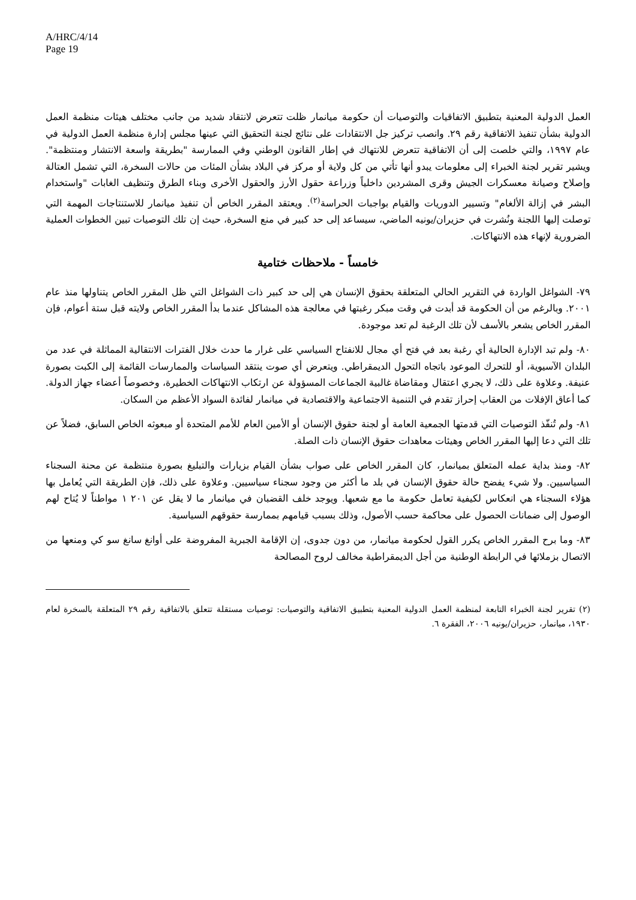A/HRC/4/14
Page 19
العمل الدولية المعنية بتطبيق الاتفاقيات والتوصيات أن حكومة ميانمار ظلت تتعرض لانتقاد شديد من جانب مختلف هيئات منظمة العمل الدولية بشأن تنفيذ الاتفاقية رقم ٢٩. وانصب تركيز جل الانتقادات على نتائج لجنة التحقيق التي عينها مجلس إدارة منظمة العمل الدولية في عام ١٩٩٧، والتي خلصت إلى أن الاتفاقية تتعرض للانتهاك في إطار القانون الوطني وفي الممارسة "بطريقة واسعة الانتشار ومنتظمة". ويشير تقرير لجنة الخبراء إلى معلومات يبدو أنها تأتي من كل ولاية أو مركز في البلاد بشأن المئات من حالات السخرة، التي تشمل العتالة وإصلاح وصيانة معسكرات الجيش وقرى المشردين داخلياً وزراعة حقول الأرز والحقول الأخرى وبناء الطرق وتنظيف الغابات "واستخدام البشر في إزالة الألغام" وتسيير الدوريات والقيام بواجبات الحراسة<sup>(٢)</sup>. ويعتقد المقرر الخاص أن تنفيذ ميانمار للاستنتاجات المهمة التي توصلت إليها اللجنة ونُشرت في حزيران/يونيه الماضي، سيساعد إلى حد كبير في منع السخرة، حيث إن تلك التوصيات تبين الخطوات العملية الضرورية لإنهاء هذه الانتهاكات.
خامساً - ملاحظات ختامية
٧٩- الشواغل الواردة في التقرير الحالي المتعلقة بحقوق الإنسان هي إلى حد كبير ذات الشواغل التي ظل المقرر الخاص يتناولها منذ عام ٢٠٠١. وبالرغم من أن الحكومة قد أبدت في وقت مبكر رغبتها في معالجة هذه المشاكل عندما بدأ المقرر الخاص ولايته قبل ستة أعوام، فإن المقرر الخاص يشعر بالأسف لأن تلك الرغبة لم تعد موجودة.
٨٠- ولم تبد الإدارة الحالية أي رغبة بعد في فتح أي مجال للانفتاح السياسي على غرار ما حدث خلال الفترات الانتقالية المماثلة في عدد من البلدان الآسيوية، أو للتحرك الموعود باتجاه التحول الديمقراطي. ويتعرض أي صوت ينتقد السياسات والممارسات القائمة إلى الكبت بصورة عنيفة. وعلاوة على ذلك، لا يجري اعتقال ومقاضاة غالبية الجماعات المسؤولة عن ارتكاب الانتهاكات الخطيرة، وخصوصاً أعضاء جهاز الدولة. كما أعاق الإفلات من العقاب إحراز تقدم في التنمية الاجتماعية والاقتصادية في ميانمار لفائدة السواد الأعظم من السكان.
٨١- ولم تُنفّذ التوصيات التي قدمتها الجمعية العامة أو لجنة حقوق الإنسان أو الأمين العام للأمم المتحدة أو مبعوثه الخاص السابق، فضلاً عن تلك التي دعا إليها المقرر الخاص وهيئات معاهدات حقوق الإنسان ذات الصلة.
٨٢- ومنذ بداية عمله المتعلق بميانمار، كان المقرر الخاص على صواب بشأن القيام بزيارات والتبليغ بصورة منتظمة عن محنة السجناء السياسيين. ولا شيء يفضح حالة حقوق الإنسان في بلد ما أكثر من وجود سجناء سياسيين. وعلاوة على ذلك، فإن الطريقة التي يُعامل بها هؤلاء السجناء هي انعكاس لكيفية تعامل حكومة ما مع شعبها. ويوجد خلف القضبان في ميانمار ما لا يقل عن ٢٠١ ١ مواطناً لا يُتاح لهم الوصول إلى ضمانات الحصول على محاكمة حسب الأصول، وذلك بسبب قيامهم بممارسة حقوقهم السياسية.
٨٣- وما برح المقرر الخاص يكرر القول لحكومة ميانمار، من دون جدوى، إن الإقامة الجبرية المفروضة على أوانغ سانغ سو كي ومنعها من الاتصال بزملائها في الرابطة الوطنية من أجل الديمقراطية مخالف لروح المصالحة
(٢) تقرير لجنة الخبراء التابعة لمنظمة العمل الدولية المعنية بتطبيق الاتفاقية والتوصيات: توصيات مستقلة تتعلق بالاتفاقية رقم ٢٩ المتعلقة بالسخرة لعام ١٩٣٠، ميانمار، حزيران/يونيه ٢٠٠٦، الفقرة ٦.